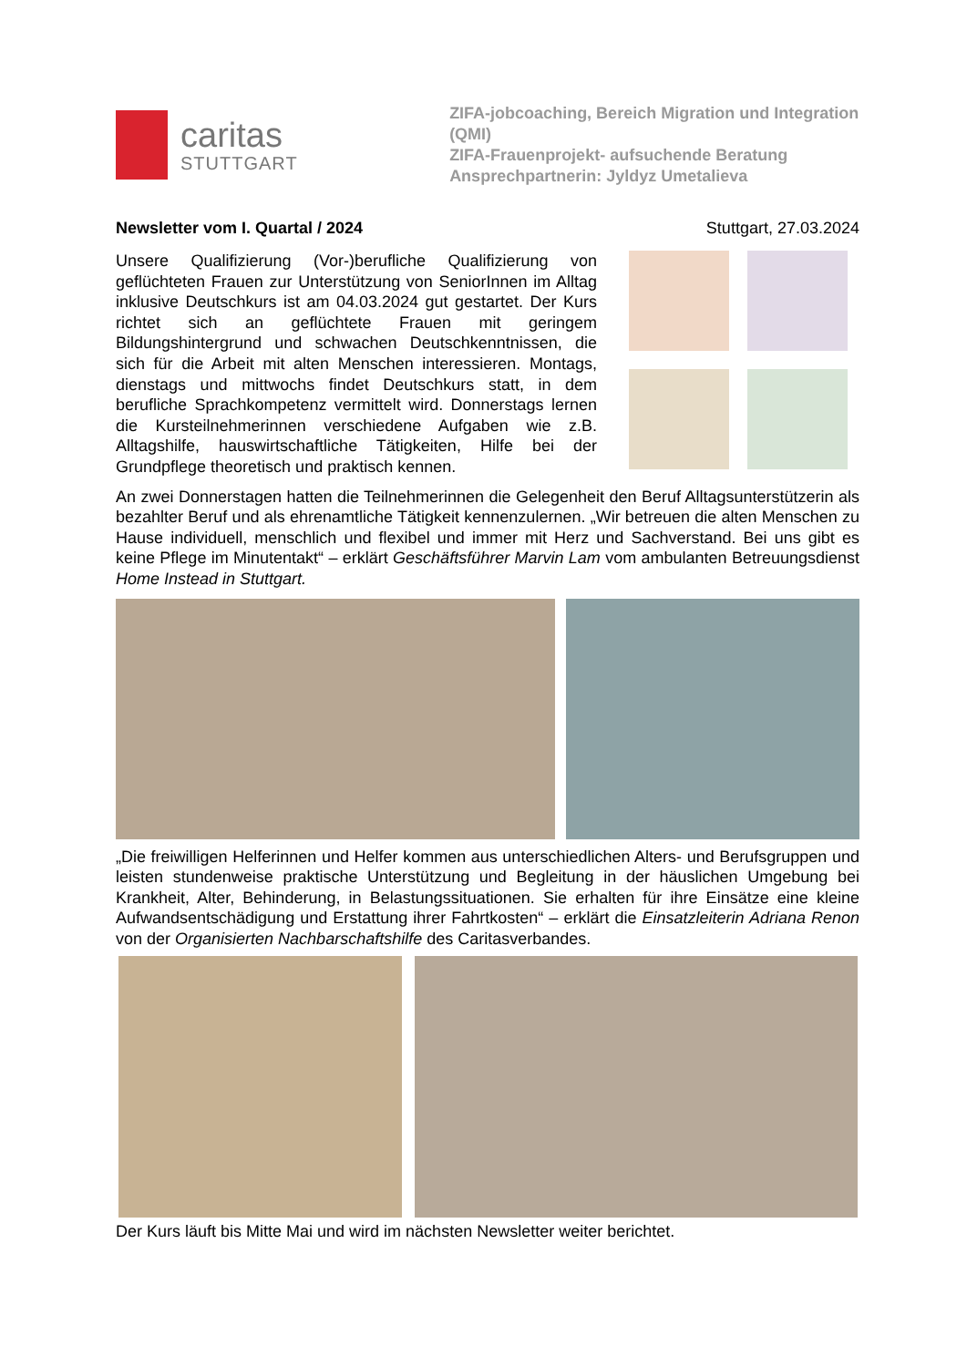caritas
STUTTGART
ZIFA-jobcoaching, Bereich Migration und Integration (QMI)
ZIFA-Frauenprojekt- aufsuchende Beratung
Ansprechpartnerin: Jyldyz Umetalieva
Newsletter vom I. Quartal / 2024 Stuttgart, 27.03.2024
Unsere Qualifizierung (Vor-)berufliche Qualifizierung von geflüchteten Frauen zur Unterstützung von SeniorInnen im Alltag inklusive Deutschkurs ist am 04.03.2024 gut gestartet. Der Kurs richtet sich an geflüchtete Frauen mit geringem Bildungshintergrund und schwachen Deutschkenntnissen, die sich für die Arbeit mit alten Menschen interessieren. Montags, dienstags und mittwochs findet Deutschkurs statt, in dem berufliche Sprachkompetenz vermittelt wird. Donnerstags lernen die Kursteilnehmerinnen verschiedene Aufgaben wie z.B. Alltagshilfe, hauswirtschaftliche Tätigkeiten, Hilfe bei der Grundpflege theoretisch und praktisch kennen.
An zwei Donnerstagen hatten die Teilnehmerinnen die Gelegenheit den Beruf Alltags­unterstützerin als bezahlter Beruf und als ehrenamtliche Tätigkeit kennenzulernen. „Wir betreuen die alten Menschen zu Hause individuell, menschlich und flexibel und immer mit Herz und Sachverstand. Bei uns gibt es keine Pflege im Minutentakt“ – erklärt Geschäftsführer Marvin Lam vom ambulanten Betreuungsdienst Home Instead in Stuttgart.
„Die freiwilligen Helferinnen und Helfer kommen aus unterschiedlichen Alters- und Berufsgruppen und leisten stundenweise praktische Unterstützung und Begleitung in der häuslichen Umgebung bei Krankheit, Alter, Behinderung, in Belastungssituationen. Sie erhalten für ihre Einsätze eine kleine Aufwandsentschädigung und Erstattung ihrer Fahrt­kosten“ – erklärt die Einsatzleiterin Adriana Renon von der Organisierten Nachbarschaftshilfe des Caritasverbandes.
Der Kurs läuft bis Mitte Mai und wird im nächsten Newsletter weiter berichtet.